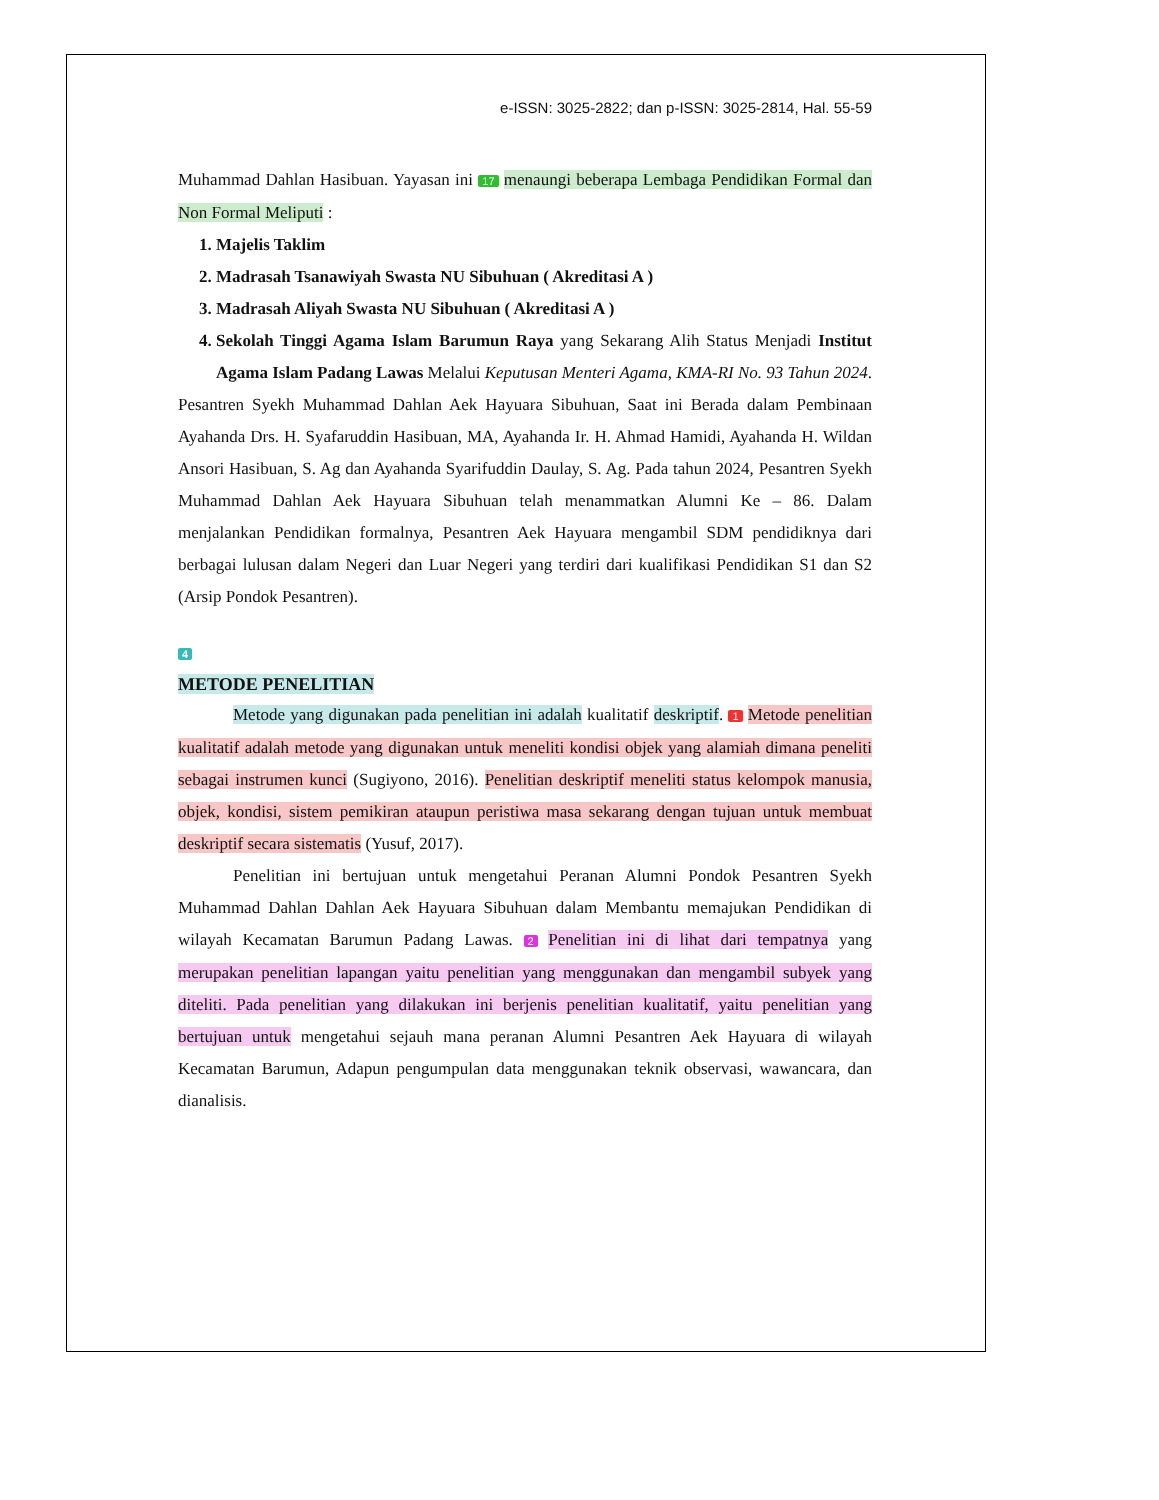e-ISSN: 3025-2822; dan p-ISSN: 3025-2814, Hal. 55-59
Muhammad Dahlan Hasibuan. Yayasan ini 17 menaungi beberapa Lembaga Pendidikan Formal dan Non Formal Meliputi :
1. Majelis Taklim
2. Madrasah Tsanawiyah Swasta NU Sibuhuan ( Akreditasi A )
3. Madrasah Aliyah Swasta NU Sibuhuan ( Akreditasi A )
4. Sekolah Tinggi Agama Islam Barumun Raya yang Sekarang Alih Status Menjadi Institut Agama Islam Padang Lawas Melalui Keputusan Menteri Agama, KMA-RI No. 93 Tahun 2024.
Pesantren Syekh Muhammad Dahlan Aek Hayuara Sibuhuan, Saat ini Berada dalam Pembinaan Ayahanda Drs. H. Syafaruddin Hasibuan, MA, Ayahanda Ir. H. Ahmad Hamidi, Ayahanda H. Wildan Ansori Hasibuan, S. Ag dan Ayahanda Syarifuddin Daulay, S. Ag. Pada tahun 2024, Pesantren Syekh Muhammad Dahlan Aek Hayuara Sibuhuan telah menammatkan Alumni Ke – 86. Dalam menjalankan Pendidikan formalnya, Pesantren Aek Hayuara mengambil SDM pendidiknya dari berbagai lulusan dalam Negeri dan Luar Negeri yang terdiri dari kualifikasi Pendidikan S1 dan S2 (Arsip Pondok Pesantren).
4
METODE PENELITIAN
Metode yang digunakan pada penelitian ini adalah kualitatif deskriptif. 1 Metode penelitian kualitatif adalah metode yang digunakan untuk meneliti kondisi objek yang alamiah dimana peneliti sebagai instrumen kunci (Sugiyono, 2016). Penelitian deskriptif meneliti status kelompok manusia, objek, kondisi, sistem pemikiran ataupun peristiwa masa sekarang dengan tujuan untuk membuat deskriptif secara sistematis (Yusuf, 2017).
Penelitian ini bertujuan untuk mengetahui Peranan Alumni Pondok Pesantren Syekh Muhammad Dahlan Dahlan Aek Hayuara Sibuhuan dalam Membantu memajukan Pendidikan di wilayah Kecamatan Barumun Padang Lawas. 2 Penelitian ini di lihat dari tempatnya yang merupakan penelitian lapangan yaitu penelitian yang menggunakan dan mengambil subyek yang diteliti. Pada penelitian yang dilakukan ini berjenis penelitian kualitatif, yaitu penelitian yang bertujuan untuk mengetahui sejauh mana peranan Alumni Pesantren Aek Hayuara di wilayah Kecamatan Barumun, Adapun pengumpulan data menggunakan teknik observasi, wawancara, dan dianalisis.